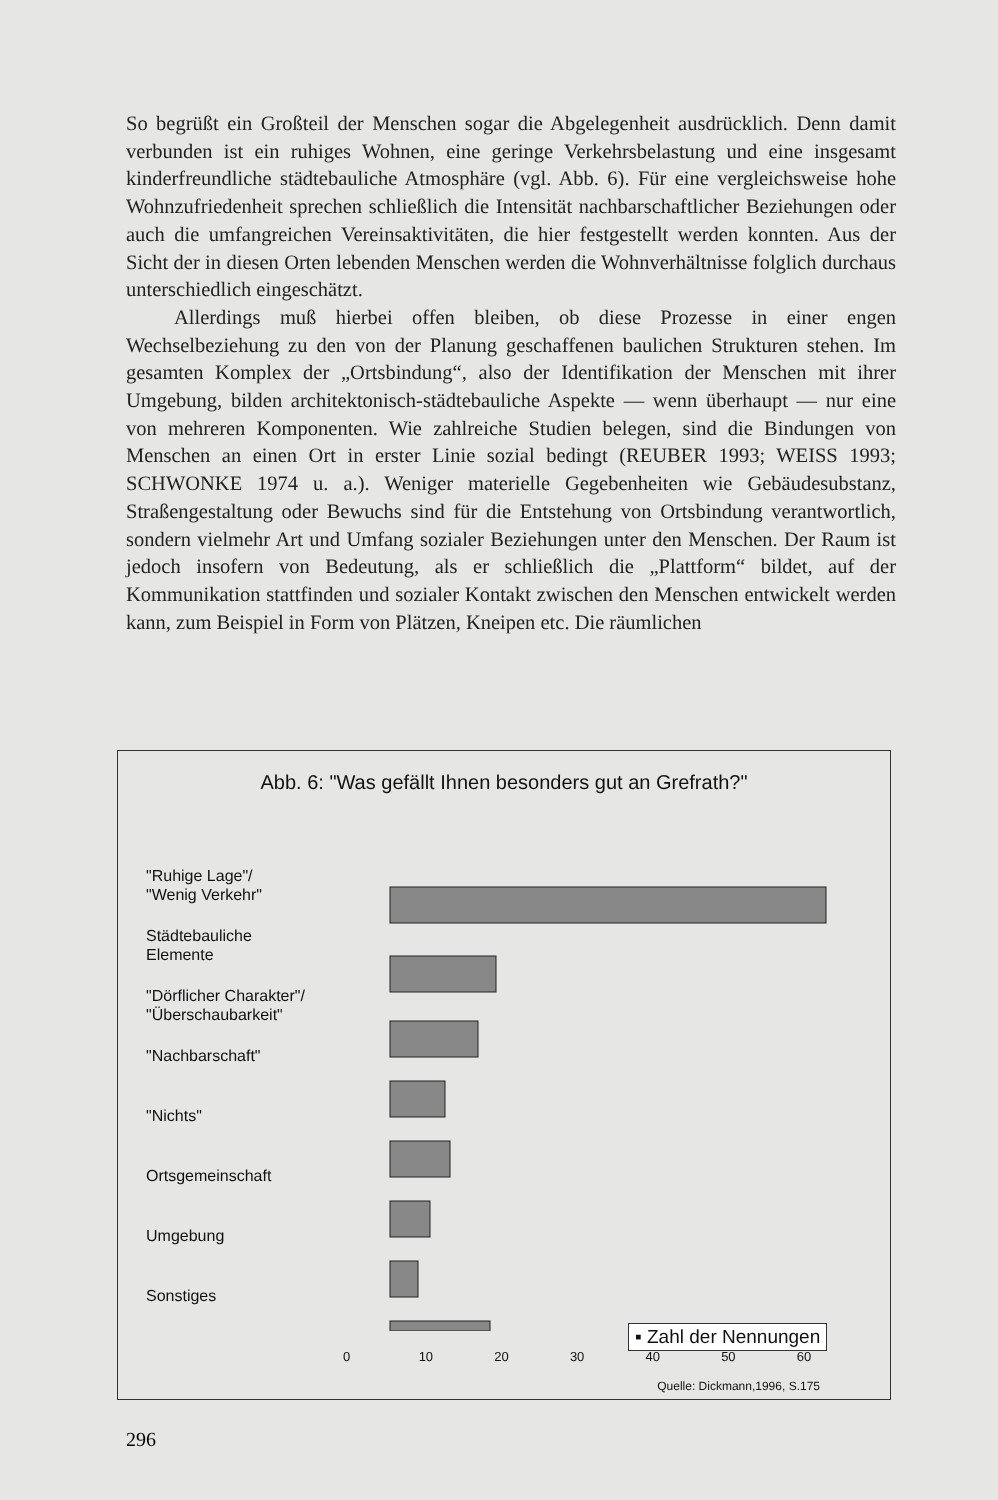So begrüßt ein Großteil der Menschen sogar die Abgelegenheit ausdrücklich. Denn damit verbunden ist ein ruhiges Wohnen, eine geringe Verkehrsbelastung und eine insgesamt kinderfreundliche städtebauliche Atmosphäre (vgl. Abb. 6). Für eine vergleichsweise hohe Wohnzufriedenheit sprechen schließlich die Intensität nachbarschaftlicher Beziehungen oder auch die umfangreichen Vereinsaktivitäten, die hier festgestellt werden konnten. Aus der Sicht der in diesen Orten lebenden Menschen werden die Wohnverhältnisse folglich durchaus unterschiedlich eingeschätzt.
Allerdings muß hierbei offen bleiben, ob diese Prozesse in einer engen Wechselbeziehung zu den von der Planung geschaffenen baulichen Strukturen stehen. Im gesamten Komplex der „Ortsbindung“, also der Identifikation der Menschen mit ihrer Umgebung, bilden architektonisch-städtebauliche Aspekte — wenn überhaupt — nur eine von mehreren Komponenten. Wie zahlreiche Studien belegen, sind die Bindungen von Menschen an einen Ort in erster Linie sozial bedingt (REUBER 1993; WEISS 1993; SCHWONKE 1974 u. a.). Weniger materielle Gegebenheiten wie Gebäudesubstanz, Straßengestaltung oder Bewuchs sind für die Entstehung von Ortsbindung verantwortlich, sondern vielmehr Art und Umfang sozialer Beziehungen unter den Menschen. Der Raum ist jedoch insofern von Bedeutung, als er schließlich die „Plattform“ bildet, auf der Kommunikation stattfinden und sozialer Kontakt zwischen den Menschen entwickelt werden kann, zum Beispiel in Form von Plätzen, Kneipen etc. Die räumlichen
Abb. 6: "Was gefällt Ihnen besonders gut an Grefrath?"
▪ Zahl der Nennungen
"Ruhige Lage"/
"Wenig Verkehr"
Städtebauliche
Elemente
"Dörflicher Charakter"/
"Überschaubarkeit"
"Nachbarschaft"
"Nichts"
Ortsgemeinschaft
Umgebung
Sonstiges
0 10 20 30 40 50 60
Quelle: Dickmann,1996, S.175
296